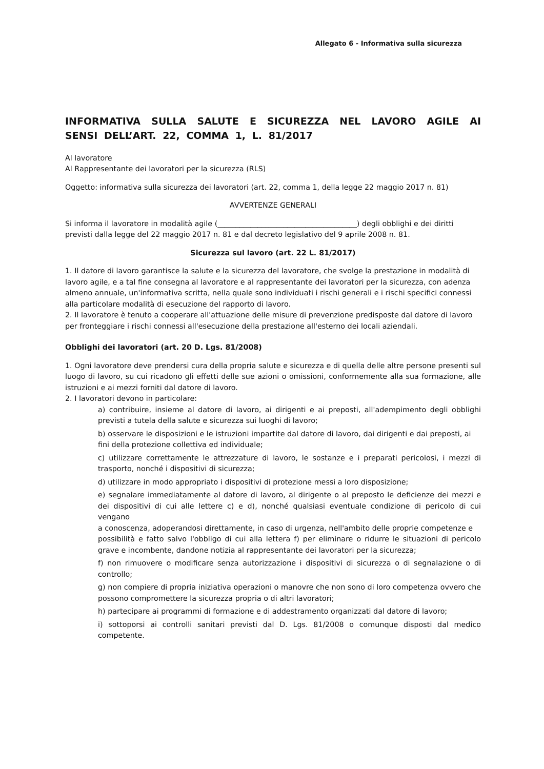Allegato 6 - Informativa sulla sicurezza
INFORMATIVA SULLA SALUTE E SICUREZZA NEL LAVORO AGILE AI SENSI DELL’ART. 22, COMMA 1, L. 81/2017
Al lavoratore
Al Rappresentante dei lavoratori per la sicurezza (RLS)
Oggetto: informativa sulla sicurezza dei lavoratori (art. 22, comma 1, della legge 22 maggio 2017 n. 81)
AVVERTENZE GENERALI
Si informa il lavoratore in modalità agile (______________________________________) degli obblighi e dei diritti previsti dalla legge del 22 maggio 2017 n. 81 e dal decreto legislativo del 9 aprile 2008 n. 81.
Sicurezza sul lavoro (art. 22 L. 81/2017)
1. Il datore di lavoro garantisce la salute e la sicurezza del lavoratore, che svolge la prestazione in modalità di lavoro agile, e a tal fine consegna al lavoratore e al rappresentante dei lavoratori per la sicurezza, con adenza almeno annuale, un'informativa scritta, nella quale sono individuati i rischi generali e i rischi specifici connessi alla particolare modalità di esecuzione del rapporto di lavoro.
2. Il lavoratore è tenuto a cooperare all'attuazione delle misure di prevenzione predisposte dal datore di lavoro per fronteggiare i rischi connessi all'esecuzione della prestazione all'esterno dei locali aziendali.
Obblighi dei lavoratori (art. 20 D. Lgs. 81/2008)
1. Ogni lavoratore deve prendersi cura della propria salute e sicurezza e di quella delle altre persone presenti sul luogo di lavoro, su cui ricadono gli effetti delle sue azioni o omissioni, conformemente alla sua formazione, alle istruzioni e ai mezzi forniti dal datore di lavoro.
2. I lavoratori devono in particolare:
a) contribuire, insieme al datore di lavoro, ai dirigenti e ai preposti, all'adempimento degli obblighi previsti a tutela della salute e sicurezza sui luoghi di lavoro;
b) osservare le disposizioni e le istruzioni impartite dal datore di lavoro, dai dirigenti e dai preposti, ai
fini della protezione collettiva ed individuale;
c) utilizzare correttamente le attrezzature di lavoro, le sostanze e i preparati pericolosi, i mezzi di trasporto, nonché i dispositivi di sicurezza;
d) utilizzare in modo appropriato i dispositivi di protezione messi a loro disposizione;
e) segnalare immediatamente al datore di lavoro, al dirigente o al preposto le deficienze dei mezzi e dei dispositivi di cui alle lettere c) e d), nonché qualsiasi eventuale condizione di pericolo di cui vengano
a conoscenza, adoperandosi direttamente, in caso di urgenza, nell'ambito delle proprie competenze e
possibilità e fatto salvo l'obbligo di cui alla lettera f) per eliminare o ridurre le situazioni di pericolo grave e incombente, dandone notizia al rappresentante dei lavoratori per la sicurezza;
f) non rimuovere o modificare senza autorizzazione i dispositivi di sicurezza o di segnalazione o di controllo;
g) non compiere di propria iniziativa operazioni o manovre che non sono di loro competenza ovvero che possono compromettere la sicurezza propria o di altri lavoratori;
h) partecipare ai programmi di formazione e di addestramento organizzati dal datore di lavoro;
i) sottoporsi ai controlli sanitari previsti dal D. Lgs. 81/2008 o comunque disposti dal medico competente.